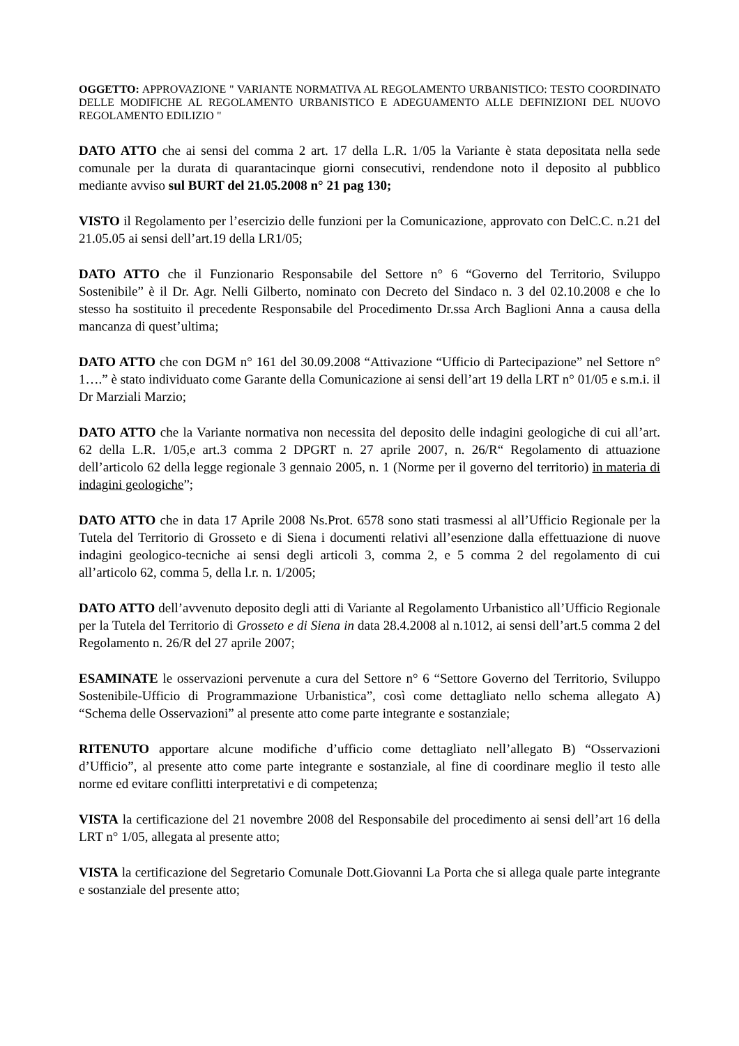OGGETTO: APPROVAZIONE " VARIANTE NORMATIVA AL REGOLAMENTO URBANISTICO: TESTO COORDINATO DELLE MODIFICHE AL REGOLAMENTO URBANISTICO E ADEGUAMENTO ALLE DEFINIZIONI DEL NUOVO REGOLAMENTO EDILIZIO "
DATO ATTO che ai sensi del comma 2 art. 17 della L.R. 1/05 la Variante è stata depositata nella sede comunale per la durata di quarantacinque giorni consecutivi, rendendone noto il deposito al pubblico mediante avviso sul BURT del 21.05.2008 n° 21 pag 130;
VISTO il Regolamento per l’esercizio delle funzioni per la Comunicazione, approvato con DelC.C. n.21 del 21.05.05 ai sensi dell’art.19 della LR1/05;
DATO ATTO che il Funzionario Responsabile del Settore n° 6 “Governo del Territorio, Sviluppo Sostenibile” è il Dr. Agr. Nelli Gilberto, nominato con Decreto del Sindaco n. 3 del 02.10.2008 e che lo stesso ha sostituito il precedente Responsabile del Procedimento Dr.ssa Arch Baglioni Anna a causa della mancanza di quest’ultima;
DATO ATTO che con DGM n° 161 del 30.09.2008 “Attivazione “Ufficio di Partecipazione” nel Settore n° 1….” è stato individuato come Garante della Comunicazione ai sensi dell’art 19 della LRT n° 01/05 e s.m.i. il Dr Marziali Marzio;
DATO ATTO che la Variante normativa non necessita del deposito delle indagini geologiche di cui all’art. 62 della L.R. 1/05,e art.3 comma 2 DPGRT n. 27 aprile 2007, n. 26/R“ Regolamento di attuazione dell’articolo 62 della legge regionale 3 gennaio 2005, n. 1 (Norme per il governo del territorio) in materia di indagini geologiche”;
DATO ATTO che in data 17 Aprile 2008 Ns.Prot. 6578 sono stati trasmessi al all’Ufficio Regionale per la Tutela del Territorio di Grosseto e di Siena i documenti relativi all’esenzione dalla effettuazione di nuove indagini geologico-tecniche ai sensi degli articoli 3, comma 2, e 5 comma 2 del regolamento di cui all’articolo 62, comma 5, della l.r. n. 1/2005;
DATO ATTO dell’avvenuto deposito degli atti di Variante al Regolamento Urbanistico all’Ufficio Regionale per la Tutela del Territorio di Grosseto e di Siena in data 28.4.2008 al n.1012, ai sensi dell’art.5 comma 2 del Regolamento n. 26/R del 27 aprile 2007;
ESAMINATE le osservazioni pervenute a cura del Settore n° 6 “Settore Governo del Territorio, Sviluppo Sostenibile-Ufficio di Programmazione Urbanistica”, così come dettagliato nello schema allegato A) “Schema delle Osservazioni” al presente atto come parte integrante e sostanziale;
RITENUTO apportare alcune modifiche d’ufficio come dettagliato nell’allegato B) “Osservazioni d’Ufficio”, al presente atto come parte integrante e sostanziale, al fine di coordinare meglio il testo alle norme ed evitare conflitti interpretativi e di competenza;
VISTA la certificazione del 21 novembre 2008 del Responsabile del procedimento ai sensi dell’art 16 della LRT n° 1/05, allegata al presente atto;
VISTA la certificazione del Segretario Comunale Dott.Giovanni La Porta che si allega quale parte integrante e sostanziale del presente atto;